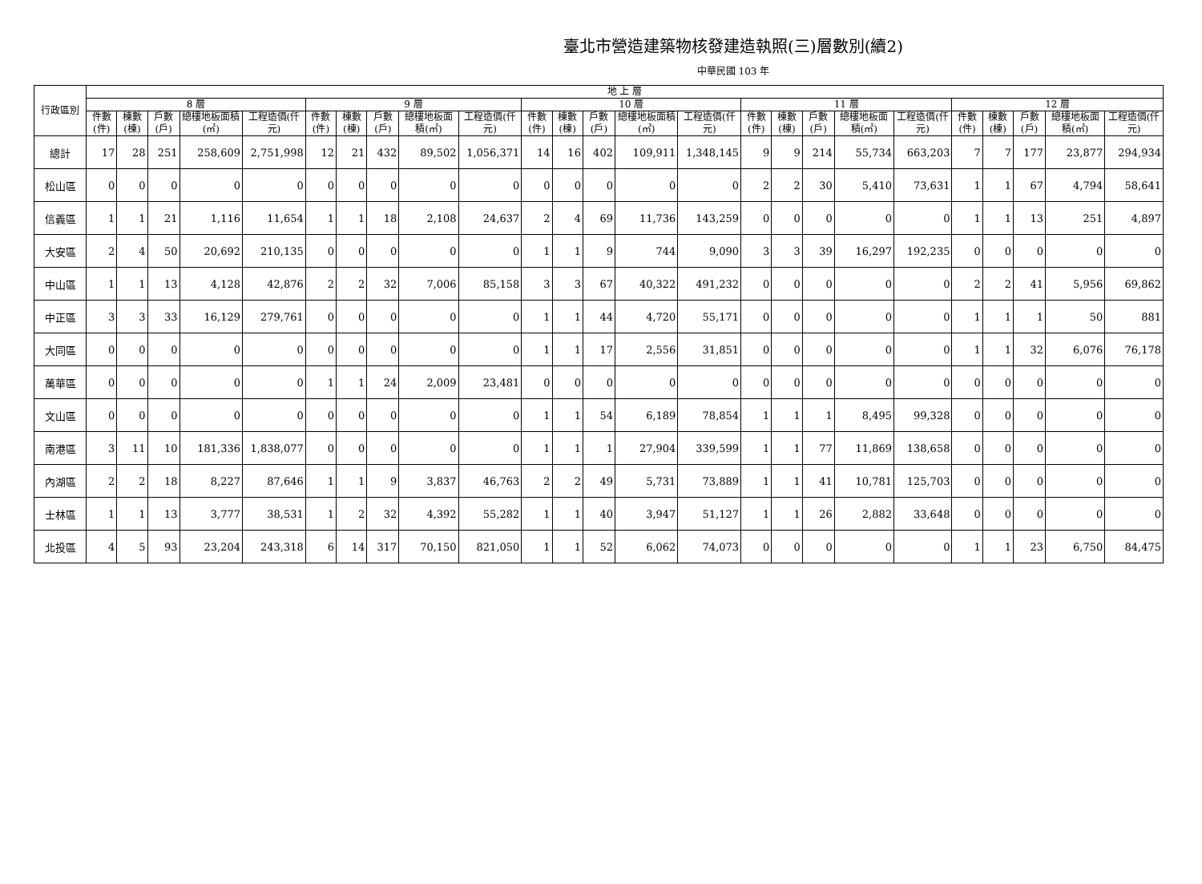臺北市營造建築物核發建造執照(三)層數別(續2)
中華民國 103 年
| 行政區別 | 地 上 層 | | | | | | | | | | | | | | | | | | | | | | | | |
| --- | --- | --- | --- | --- | --- | --- | --- | --- | --- | --- | --- | --- | --- | --- | --- | --- | --- | --- | --- | --- | --- | --- | --- | --- | --- |
| | 8 層 | | | | | 9 層 | | | | | 10 層 | | | | | 11 層 | | | | | 12 層 | | | | |
| | 件數(件) | 棟數(棟) | 戶數(戶) | 總樓地板面積(㎡) | 工程造價(仟元) | 件數(件) | 棟數(棟) | 戶數(戶) | 總樓地板面積(㎡) | 工程造價(仟元) | 件數(件) | 棟數(棟) | 戶數(戶) | 總樓地板面積(㎡) | 工程造價(仟元) | 件數(件) | 棟數(棟) | 戶數(戶) | 總樓地板面積(㎡) | 工程造價(仟元) | 件數(件) | 棟數(棟) | 戶數(戶) | 總樓地板面積(㎡) | 工程造價(仟元) |
| 總計 | 17 | 28 | 251 | 258,609 | 2,751,998 | 12 | 21 | 432 | 89,502 | 1,056,371 | 14 | 16 | 402 | 109,911 | 1,348,145 | 9 | 9 | 214 | 55,734 | 663,203 | 7 | 7 | 177 | 23,877 | 294,934 |
| 松山區 | 0 | 0 | 0 | 0 | 0 | 0 | 0 | 0 | 0 | 0 | 0 | 0 | 0 | 0 | 0 | 2 | 2 | 30 | 5,410 | 73,631 | 1 | 1 | 67 | 4,794 | 58,641 |
| 信義區 | 1 | 1 | 21 | 1,116 | 11,654 | 1 | 1 | 18 | 2,108 | 24,637 | 2 | 4 | 69 | 11,736 | 143,259 | 0 | 0 | 0 | 0 | 0 | 1 | 1 | 13 | 251 | 4,897 |
| 大安區 | 2 | 4 | 50 | 20,692 | 210,135 | 0 | 0 | 0 | 0 | 0 | 1 | 1 | 9 | 744 | 9,090 | 3 | 3 | 39 | 16,297 | 192,235 | 0 | 0 | 0 | 0 | 0 |
| 中山區 | 1 | 1 | 13 | 4,128 | 42,876 | 2 | 2 | 32 | 7,006 | 85,158 | 3 | 3 | 67 | 40,322 | 491,232 | 0 | 0 | 0 | 0 | 0 | 2 | 2 | 41 | 5,956 | 69,862 |
| 中正區 | 3 | 3 | 33 | 16,129 | 279,761 | 0 | 0 | 0 | 0 | 0 | 1 | 1 | 44 | 4,720 | 55,171 | 0 | 0 | 0 | 0 | 0 | 1 | 1 | 1 | 50 | 881 |
| 大同區 | 0 | 0 | 0 | 0 | 0 | 0 | 0 | 0 | 0 | 0 | 1 | 1 | 17 | 2,556 | 31,851 | 0 | 0 | 0 | 0 | 0 | 1 | 1 | 32 | 6,076 | 76,178 |
| 萬華區 | 0 | 0 | 0 | 0 | 0 | 1 | 1 | 24 | 2,009 | 23,481 | 0 | 0 | 0 | 0 | 0 | 0 | 0 | 0 | 0 | 0 | 0 | 0 | 0 | 0 | 0 |
| 文山區 | 0 | 0 | 0 | 0 | 0 | 0 | 0 | 0 | 0 | 0 | 1 | 1 | 54 | 6,189 | 78,854 | 1 | 1 | 1 | 8,495 | 99,328 | 0 | 0 | 0 | 0 | 0 |
| 南港區 | 3 | 11 | 10 | 181,336 | 1,838,077 | 0 | 0 | 0 | 0 | 0 | 1 | 1 | 1 | 27,904 | 339,599 | 1 | 1 | 77 | 11,869 | 138,658 | 0 | 0 | 0 | 0 | 0 |
| 內湖區 | 2 | 2 | 18 | 8,227 | 87,646 | 1 | 1 | 9 | 3,837 | 46,763 | 2 | 2 | 49 | 5,731 | 73,889 | 1 | 1 | 41 | 10,781 | 125,703 | 0 | 0 | 0 | 0 | 0 |
| 士林區 | 1 | 1 | 13 | 3,777 | 38,531 | 1 | 2 | 32 | 4,392 | 55,282 | 1 | 1 | 40 | 3,947 | 51,127 | 1 | 1 | 26 | 2,882 | 33,648 | 0 | 0 | 0 | 0 | 0 |
| 北投區 | 4 | 5 | 93 | 23,204 | 243,318 | 6 | 14 | 317 | 70,150 | 821,050 | 1 | 1 | 52 | 6,062 | 74,073 | 0 | 0 | 0 | 0 | 0 | 1 | 1 | 23 | 6,750 | 84,475 |